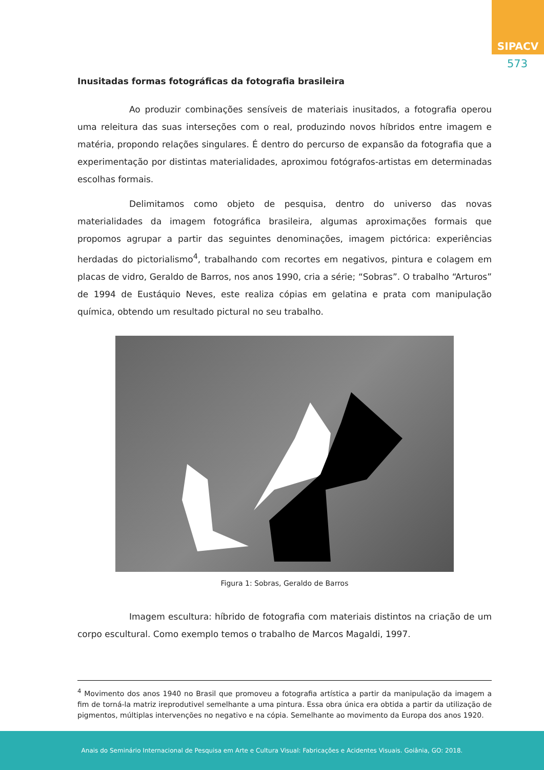SIPACV
573
Inusitadas formas fotográficas da fotografia brasileira
Ao produzir combinações sensíveis de materiais inusitados, a fotografia operou uma releitura das suas interseções com o real, produzindo novos híbridos entre imagem e matéria, propondo relações singulares. É dentro do percurso de expansão da fotografia que a experimentação por distintas materialidades, aproximou fotógrafos-artistas em determinadas escolhas formais.
Delimitamos como objeto de pesquisa, dentro do universo das novas materialidades da imagem fotográfica brasileira, algumas aproximações formais que propomos agrupar a partir das seguintes denominações, imagem pictórica: experiências herdadas do pictorialismo<sup>4</sup>, trabalhando com recortes em negativos, pintura e colagem em placas de vidro, Geraldo de Barros, nos anos 1990, cria a série; “Sobras”. O trabalho “Arturos” de 1994 de Eustáquio Neves, este realiza cópias em gelatina e prata com manipulação química, obtendo um resultado pictural no seu trabalho.
Figura 1: Sobras, Geraldo de Barros
Imagem escultura: híbrido de fotografia com materiais distintos na criação de um corpo escultural. Como exemplo temos o trabalho de Marcos Magaldi, 1997.
<sup>4</sup> Movimento dos anos 1940 no Brasil que promoveu a fotografia artística a partir da manipulação da imagem a fim de torná-la matriz ireprodutivel semelhante a uma pintura. Essa obra única era obtida a partir da utilização de pigmentos, múltiplas intervenções no negativo e na cópia. Semelhante ao movimento da Europa dos anos 1920.
Anais do Seminário Internacional de Pesquisa em Arte e Cultura Visual: Fabricações e Acidentes Visuais. Goiânia, GO: 2018.